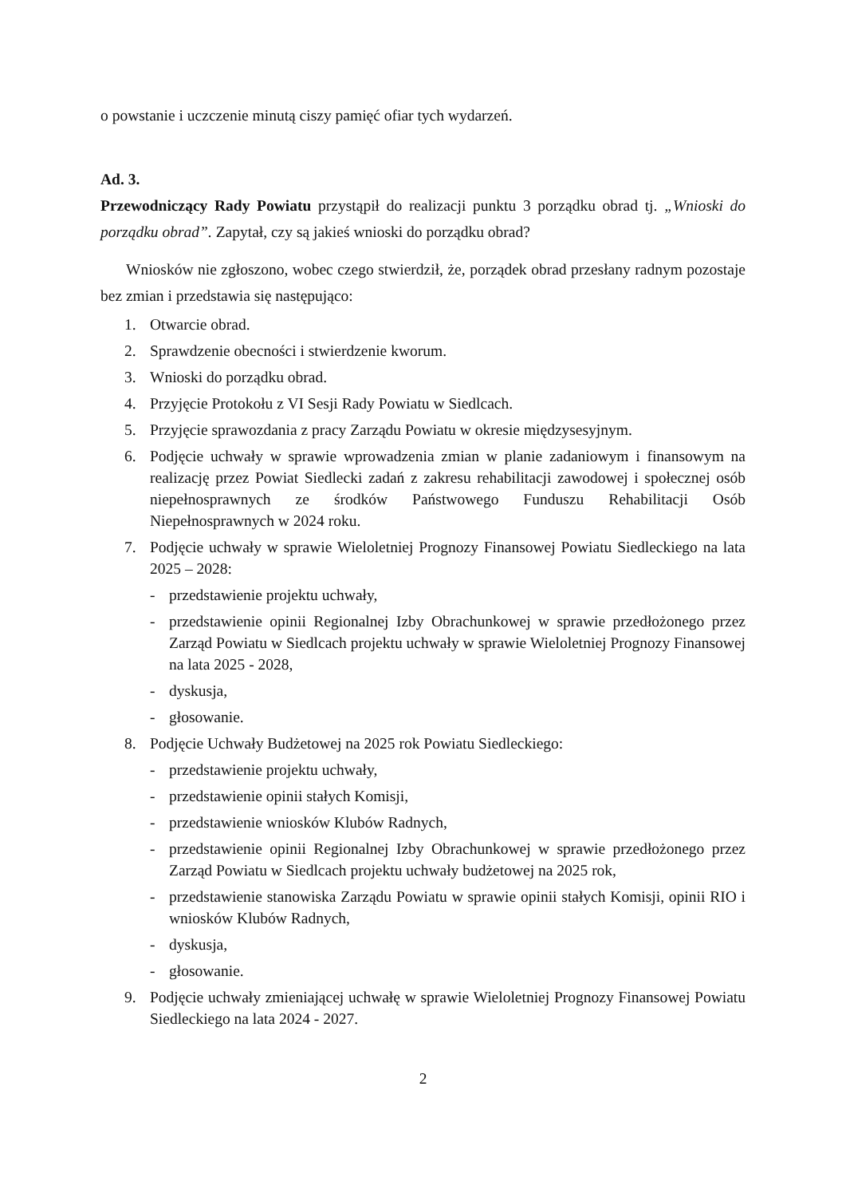o powstanie i uczczenie minutą ciszy pamięć ofiar tych wydarzeń.
Ad. 3.
Przewodniczący Rady Powiatu przystąpił do realizacji punktu 3 porządku obrad tj. „Wnioski do porządku obrad”. Zapytał, czy są jakieś wnioski do porządku obrad?
Wniosków nie zgłoszono, wobec czego stwierdził, że, porządek obrad przesłany radnym pozostaje bez zmian i przedstawia się następująco:
1. Otwarcie obrad.
2. Sprawdzenie obecności i stwierdzenie kworum.
3. Wnioski do porządku obrad.
4. Przyjęcie Protokołu z VI Sesji Rady Powiatu w Siedlcach.
5. Przyjęcie sprawozdania z pracy Zarządu Powiatu w okresie międzysesyjnym.
6. Podjęcie uchwały w sprawie wprowadzenia zmian w planie zadaniowym i finansowym na realizację przez Powiat Siedlecki zadań z zakresu rehabilitacji zawodowej i społecznej osób niepełnosprawnych ze środków Państwowego Funduszu Rehabilitacji Osób Niepełnosprawnych w 2024 roku.
7. Podjęcie uchwały w sprawie Wieloletniej Prognozy Finansowej Powiatu Siedleckiego na lata 2025 – 2028:
- przedstawienie projektu uchwały,
- przedstawienie opinii Regionalnej Izby Obrachunkowej w sprawie przedłożonego przez Zarząd Powiatu w Siedlcach projektu uchwały w sprawie Wieloletniej Prognozy Finansowej na lata 2025 - 2028,
- dyskusja,
- głosowanie.
8. Podjęcie Uchwały Budżetowej na 2025 rok Powiatu Siedleckiego:
- przedstawienie projektu uchwały,
- przedstawienie opinii stałych Komisji,
- przedstawienie wniosków Klubów Radnych,
- przedstawienie opinii Regionalnej Izby Obrachunkowej w sprawie przedłożonego przez Zarząd Powiatu w Siedlcach projektu uchwały budżetowej na 2025 rok,
- przedstawienie stanowiska Zarządu Powiatu w sprawie opinii stałych Komisji, opinii RIO i wniosków Klubów Radnych,
- dyskusja,
- głosowanie.
9. Podjęcie uchwały zmieniającej uchwałę w sprawie Wieloletniej Prognozy Finansowej Powiatu Siedleckiego na lata 2024 - 2027.
2